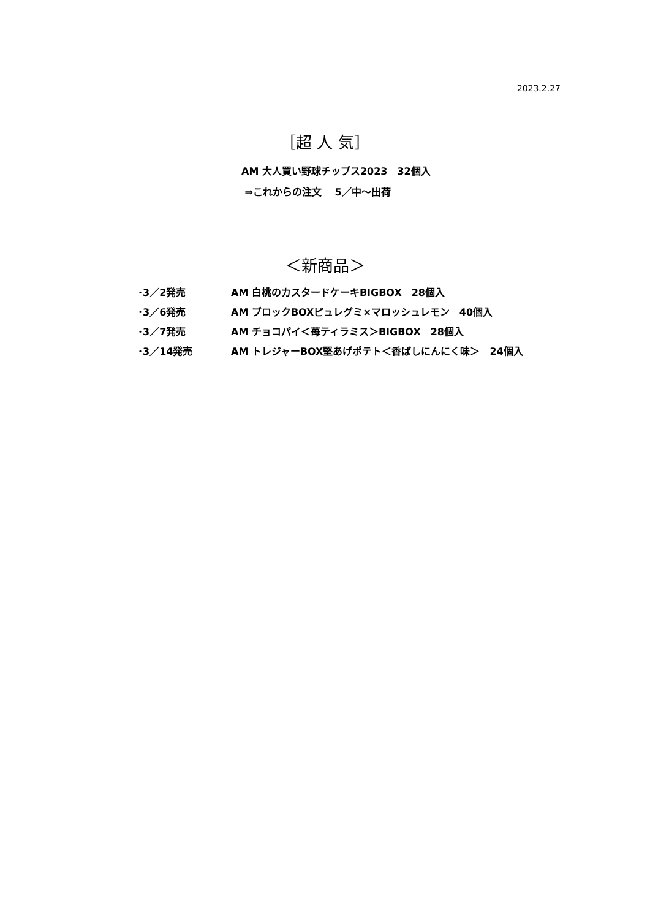2023.2.27
［超 人 気］
AM 大人買い野球チップス2023　32個入
⇒これからの注文　 5／中～出荷
＜新商品＞
| ･3／2発売 | AM 白桃のカスタードケーキBIGBOX 28個入 |
| ･3／6発売 | AM ブロックBOXピュレグミ×マロッシュレモン 40個入 |
| ･3／7発売 | AM チョコパイ＜苺ティラミス＞BIGBOX 28個入 |
| ･3／14発売 | AM トレジャーBOX堅あげポテト＜香ばしにんにく味＞ 24個入 |